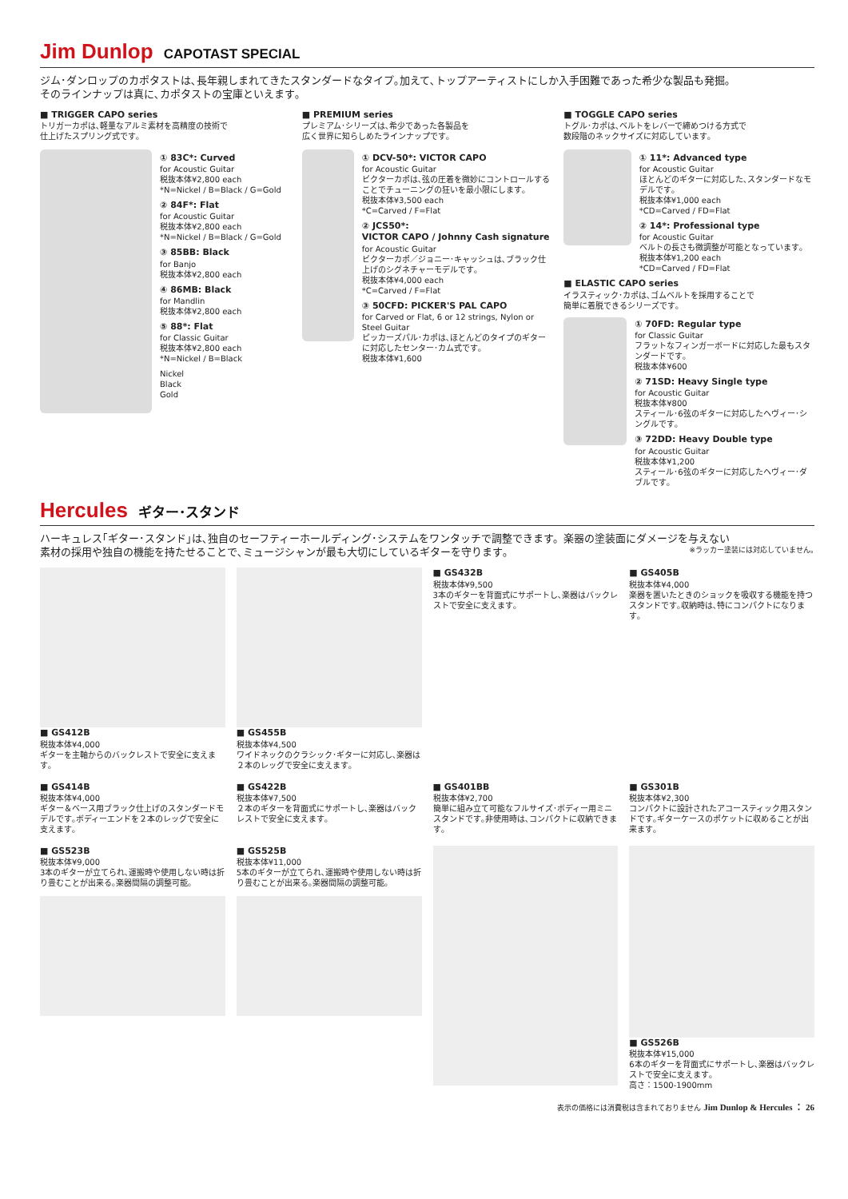Jim Dunlop CAPOTAST SPECIAL
ジム･ダンロップのカポタストは､長年親しまれてきたスタンダードなタイプ｡加えて､トップアーティストにしか入手困難であった希少な製品も発掘｡
そのラインナップは真に､カポタストの宝庫といえます｡
■ TRIGGER CAPO series
トリガーカポは､軽量なアルミ素材を高精度の技術で
仕上げたスプリング式です｡
① 83C*: Curved
for Acoustic Guitar
税抜本体¥2,800 each
*N=Nickel / B=Black / G=Gold
② 84F*: Flat
for Acoustic Guitar
税抜本体¥2,800 each
*N=Nickel / B=Black / G=Gold
③ 85BB: Black
for Banjo
税抜本体¥2,800 each
④ 86MB: Black
for Mandlin
税抜本体¥2,800 each
⑤ 88*: Flat
for Classic Guitar
税抜本体¥2,800 each
*N=Nickel / B=Black
Nickel
Black
Gold
■ PREMIUM series
プレミアム･シリーズは､希少であった各製品を
広く世界に知らしめたラインナップです｡
① DCV-50*: VICTOR CAPO
for Acoustic Guitar
ビクターカポは､弦の圧着を微妙にコントロールすることでチューニングの狂いを最小限にします｡
税抜本体¥3,500 each
*C=Carved / F=Flat
② JCS50*:
VICTOR CAPO / Johnny Cash signature
for Acoustic Guitar
ビクターカポ／ジョニー･キャッシュは､ブラック仕上げのシグネチャーモデルです｡
税抜本体¥4,000 each
*C=Carved / F=Flat
③ 50CFD: PICKER'S PAL CAPO
for Carved or Flat, 6 or 12 strings, Nylon or Steel Guitar
ピッカーズパル･カポは､ほとんどのタイプのギターに対応したセンター･カム式です｡
税抜本体¥1,600
■ TOGGLE CAPO series
トグル･カポは､ベルトをレバーで締めつける方式で
数段階のネックサイズに対応しています｡
① 11*: Advanced type
for Acoustic Guitar
ほとんどのギターに対応した､スタンダードなモデルです｡
税抜本体¥1,000 each
*CD=Carved / FD=Flat
② 14*: Professional type
for Acoustic Guitar
ベルトの長さも微調整が可能となっています｡
税抜本体¥1,200 each
*CD=Carved / FD=Flat
■ ELASTIC CAPO series
イラスティック･カポは､ゴムベルトを採用することで
簡単に着脱できるシリーズです｡
① 70FD: Regular type
for Classic Guitar
フラットなフィンガーボードに対応した最もスタンダードです｡
税抜本体¥600
② 71SD: Heavy Single type
for Acoustic Guitar
税抜本体¥800
スティール･6弦のギターに対応したヘヴィー･シングルです｡
③ 72DD: Heavy Double type
for Acoustic Guitar
税抜本体¥1,200
スティール･6弦のギターに対応したヘヴィー･ダブルです｡
Hercules ギター･スタンド
ハーキュレス｢ギター･スタンド｣は､独自のセーフティーホールディング･システムをワンタッチで調整できます。楽器の塗装面にダメージを与えない
素材の採用や独自の機能を持たせることで､ミュージシャンが最も大切にしているギターを守ります｡ ※ラッカー塗装には対応していません｡
■ GS412B
税抜本体¥4,000
ギターを主軸からのバックレストで安全に支えます｡
■ GS455B
税抜本体¥4,500
ワイドネックのクラシック･ギターに対応し､楽器は２本のレッグで安全に支えます｡
■ GS432B
税抜本体¥9,500
3本のギターを背面式にサポートし､楽器はバックレストで安全に支えます｡
■ GS405B
税抜本体¥4,000
楽器を置いたときのショックを吸収する機能を持つスタンドです｡収納時は､特にコンパクトになります｡
■ GS414B
税抜本体¥4,000
ギター＆ベース用ブラック仕上げのスタンダードモデルです｡ボディーエンドを２本のレッグで安全に支えます｡
■ GS422B
税抜本体¥7,500
２本のギターを背面式にサポートし､楽器はバックレストで安全に支えます｡
■ GS401BB
税抜本体¥2,700
簡単に組み立て可能なフルサイズ･ボディー用ミニスタンドです｡非使用時は､コンパクトに収納できます｡
■ GS301B
税抜本体¥2,300
コンパクトに設計されたアコースティック用スタンドです｡ギターケースのポケットに収めることが出来ます｡
■ GS523B
税抜本体¥9,000
3本のギターが立てられ､運搬時や使用しない時は折り畳むことが出来る｡楽器間隔の調整可能｡
■ GS525B
税抜本体¥11,000
5本のギターが立てられ､運搬時や使用しない時は折り畳むことが出来る｡楽器間隔の調整可能｡
■ GS526B
税抜本体¥15,000
6本のギターを背面式にサポートし､楽器はバックレストで安全に支えます｡
高さ：1500-1900mm
表示の価格には消費税は含まれておりません Jim Dunlop & Hercules ： 26